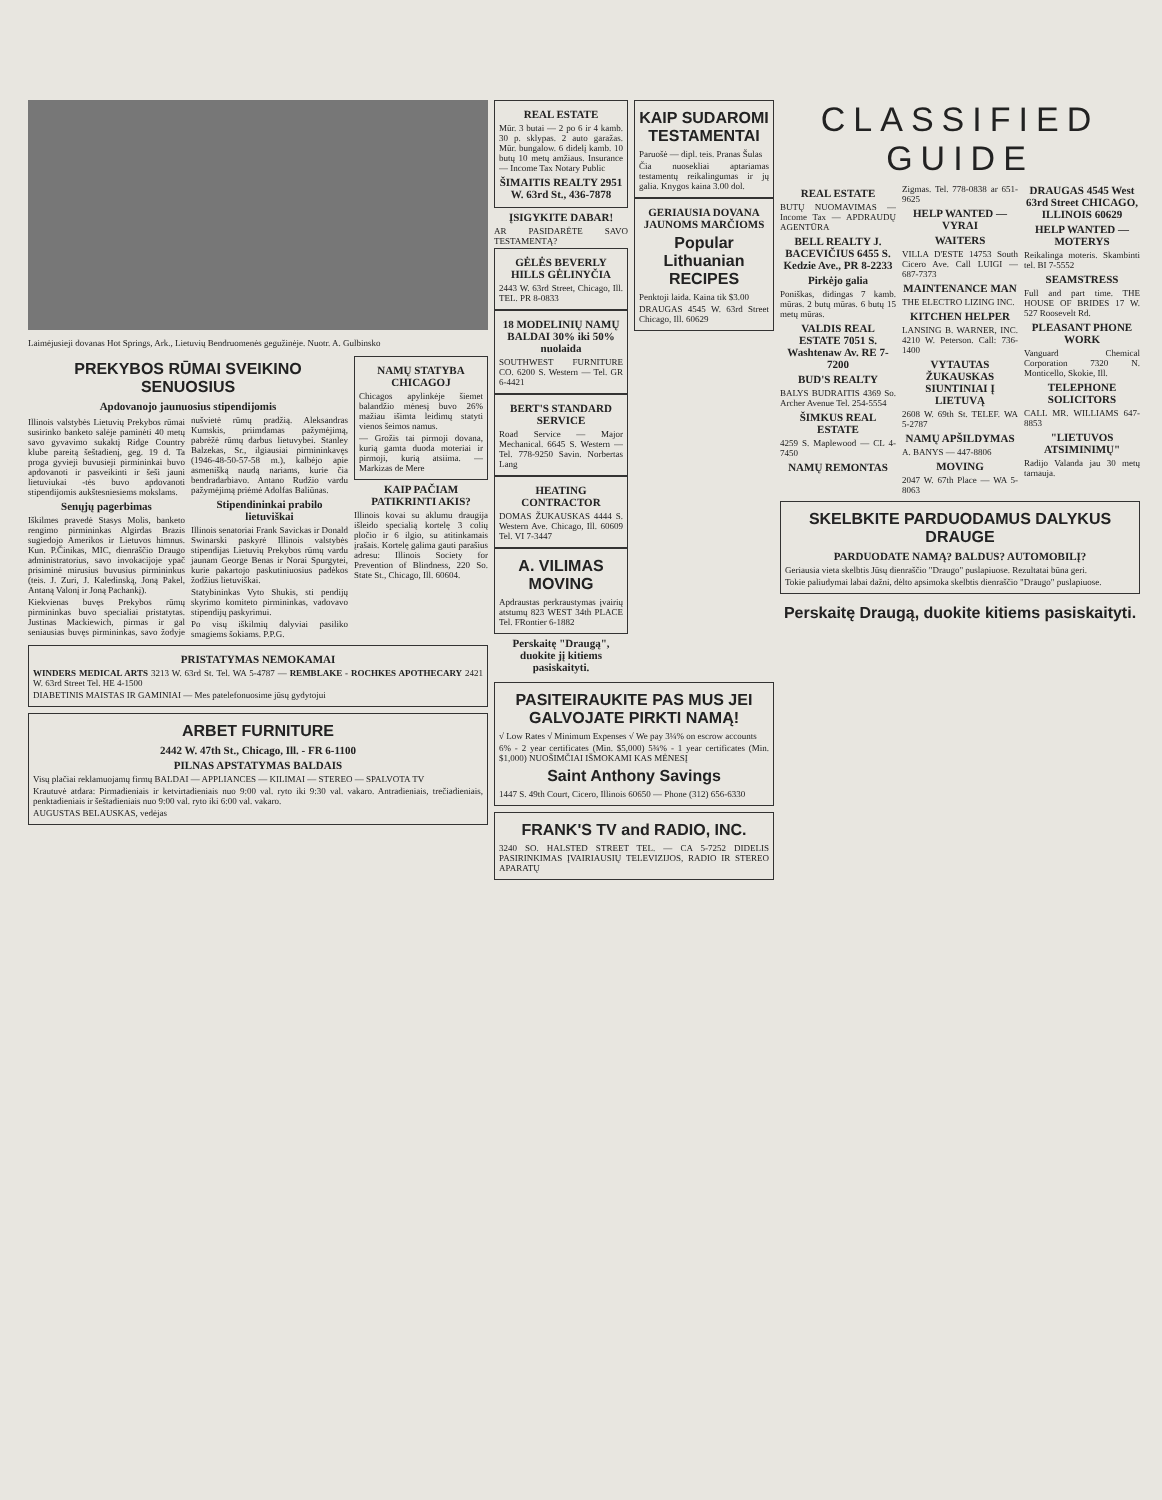Laimėjusieji dovanas Hot Springs, Ark., Lietuvių Bendruomenės gegužinėje. Nuotr. A. Gulbinsko
PREKYBOS RŪMAI SVEIKINO SENUOSIUS
Apdovanojo jaunuosius stipendijomis
Illinois valstybės Lietuvių Prekybos rūmai susirinko banketo salėje paminėti 40 metų savo gyvavimo sukaktį Ridge Country klube pareitą šeštadienį, geg. 19 d. Ta proga gyvieji buvusieji pirmininkai buvo apdovanoti ir pasveikinti ir šeši jauni lietuviukai -tės buvo apdovanoti stipendijomis aukštesniesiems mokslams.
Senųjų pagerbimas
Iškilmes pravedė Stasys Molis, banketo rengimo pirmininkas Algirdas Brazis sugiedojo Amerikos ir Lietuvos himnus. Kun. P.Činikas, MIC, dienraščio Draugo administratorius, savo invokacijoje ypač prisiminė mirusius buvusius pirmininkus (teis. J. Zuri, J. Kaledinską, Joną Pakel, Antaną Valonį ir Joną Pachankį).
Kiekvienas buvęs Prekybos rūmų pirmininkas buvo specialiai pristatytas. Justinas Mackiewich, pirmas ir gal seniausias buvęs pirmininkas, savo žodyje nušvietė rūmų pradžią. Aleksandras Kumskis, priimdamas pažymėjimą, pabrėžė rūmų darbus lietuvybei. Stanley Balzekas, Sr., ilgiausiai pirmininkavęs (1946-48-50-57-58 m.), kalbėjo apie asmenišką naudą nariams, kurie čia bendradarbiavo. Antano Rudžio vardu pažymėjimą priėmė Adolfas Baliūnas.
Stipendininkai prabilo lietuviškai
Illinois senatoriai Frank Savickas ir Donald Swinarski paskyrė Illinois valstybės stipendijas Lietuvių Prekybos rūmų vardu jaunam George Benas ir Norai Spurgytei, kurie pakartojo paskutiniuosius padėkos žodžius lietuviškai.
Statybininkas Vyto Shukis, sti pendijų skyrimo komiteto pirmininkas, vadovavo stipendijų paskyrimui.
Po visų iškilmių dalyviai pasiliko smagiems šokiams. P.P.G.
NAMŲ STATYBA CHICAGOJ
Chicagos apylinkėje šiemet balandžio mėnesį buvo 26% mažiau išimta leidimų statyti vienos šeimos namus.
— Grožis tai pirmoji dovana, kurią gamta duoda moteriai ir pirmoji, kurią atsiima. — Markizas de Mere
KAIP PAČIAM PATIKRINTI AKIS?
Illinois kovai su aklumu draugija išleido specialią kortelę 3 colių pločio ir 6 ilgio, su atitinkamais įrašais. Kortelę galima gauti parašius adresu: Illinois Society for Prevention of Blindness, 220 So. State St., Chicago, Ill. 60604.
PRISTATYMAS NEMOKAMAI
WINDERS MEDICAL ARTS 3213 W. 63rd St. Tel. WA 5-4787 — REMBLAKE - ROCHKES APOTHECARY 2421 W. 63rd Street Tel. HE 4-1500
DIABETINIS MAISTAS IR GAMINIAI — Mes patelefonuosime jūsų gydytojui
ARBET FURNITURE
2442 W. 47th St., Chicago, Ill. - FR 6-1100
PILNAS APSTATYMAS BALDAIS
Visų plačiai reklamuojamų firmų BALDAI — APPLIANCES — KILIMAI — STEREO — SPALVOTA TV
Krautuvė atdara: Pirmadieniais ir ketvirtadieniais nuo 9:00 val. ryto iki 9:30 val. vakaro. Antradieniais, trečiadieniais, penktadieniais ir šeštadieniais nuo 9:00 val. ryto iki 6:00 val. vakaro.
AUGUSTAS BELAUSKAS, vedėjas
REAL ESTATE
Mūr. 3 butai — 2 po 6 ir 4 kamb. 30 p. sklypas. 2 auto garažas. Mūr. bungalow. 6 didelį kamb. 10 butų 10 metų amžiaus. Insurance — Income Tax Notary Public
ŠIMAITIS REALTY 2951 W. 63rd St., 436-7878
ĮSIGYKITE DABAR!
AR PASIDARĖTE SAVO TESTAMENTĄ?
GĖLĖS BEVERLY HILLS GĖLINYČIA
2443 W. 63rd Street, Chicago, Ill. TEL. PR 8-0833
18 MODELINIŲ NAMŲ BALDAI 30% iki 50% nuolaida
SOUTHWEST FURNITURE CO. 6200 S. Western — Tel. GR 6-4421
BERT'S STANDARD SERVICE
Road Service — Major Mechanical. 6645 S. Western — Tel. 778-9250 Savin. Norbertas Lang
HEATING CONTRACTOR
DOMAS ŽUKAUSKAS 4444 S. Western Ave. Chicago, Ill. 60609 Tel. VI 7-3447
A. VILIMAS MOVING
Apdraustas perkraustymas įvairių atstumų 823 WEST 34th PLACE Tel. FRontier 6-1882
Perskaitę "Draugą", duokite jį kitiems pasiskaityti.
KAIP SUDAROMI TESTAMENTAI
Paruošė — dipl. teis. Pranas Šulas
Čia nuosekliai aptariamas testamentų reikalingumas ir jų galia. Knygos kaina 3.00 dol.
GERIAUSIA DOVANA JAUNOMS MARČIOMS
Popular Lithuanian RECIPES
Penktoji laida. Kaina tik $3.00
DRAUGAS 4545 W. 63rd Street Chicago, Ill. 60629
PASITEIRAUKITE PAS MUS JEI GALVOJATE PIRKTI NAMĄ!
√ Low Rates √ Minimum Expenses √ We pay 3¼% on escrow accounts
6% - 2 year certificates (Min. $5,000) 5¾% - 1 year certificates (Min. $1,000) NUOŠIMČIAI IŠMOKAMI KAS MĖNESĮ
Saint Anthony Savings
1447 S. 49th Court, Cicero, Illinois 60650 — Phone (312) 656-6330
FRANK'S TV and RADIO, INC.
3240 SO. HALSTED STREET TEL. — CA 5-7252 DIDELIS PASIRINKIMAS ĮVAIRIAUSIŲ TELEVIZIJOS, RADIO IR STEREO APARATŲ
CLASSIFIED GUIDE
REAL ESTATE
BUTŲ NUOMAVIMAS — Income Tax — APDRAUDŲ AGENTŪRA
BELL REALTY J. BACEVIČIUS 6455 S. Kedzie Ave., PR 8-2233
Pirkėjo galia
Poniškas, didingas 7 kamb. mūras. 2 butų mūras. 6 butų 15 metų mūras.
VALDIS REAL ESTATE 7051 S. Washtenaw Av. RE 7-7200
BUD'S REALTY
BALYS BUDRAITIS 4369 So. Archer Avenue Tel. 254-5554
ŠIMKUS REAL ESTATE
4259 S. Maplewood — CL 4-7450
NAMŲ REMONTAS
Zigmas. Tel. 778-0838 ar 651-9625
HELP WANTED — VYRAI
WAITERS
VILLA D'ESTE 14753 South Cicero Ave. Call LUIGI — 687-7373
MAINTENANCE MAN
THE ELECTRO LIZING INC.
KITCHEN HELPER
LANSING B. WARNER, INC. 4210 W. Peterson. Call: 736-1400
VYTAUTAS ŽUKAUSKAS SIUNTINIAI Į LIETUVĄ
2608 W. 69th St. TELEF. WA 5-2787
NAMŲ APŠILDYMAS
A. BANYS — 447-8806
MOVING
2047 W. 67th Place — WA 5-8063
DRAUGAS 4545 West 63rd Street CHICAGO, ILLINOIS 60629
HELP WANTED — MOTERYS
Reikalinga moteris. Skambinti tel. BI 7-5552
SEAMSTRESS
Full and part time. THE HOUSE OF BRIDES 17 W. 527 Roosevelt Rd.
PLEASANT PHONE WORK
Vanguard Chemical Corporation 7320 N. Monticello, Skokie, Ill.
TELEPHONE SOLICITORS
CALL MR. WILLIAMS 647-8853
"LIETUVOS ATSIMINIMŲ"
Radijo Valanda jau 30 metų tarnauja.
SKELBKITE PARDUODAMUS DALYKUS DRAUGE
PARDUODATE NAMĄ? BALDUS? AUTOMOBILĮ?
Geriausia vieta skelbtis Jūsų dienraščio "Draugo" puslapiuose. Rezultatai būna geri.
Tokie paliudymai labai dažni, dėlto apsimoka skelbtis dienraščio "Draugo" puslapiuose.
Perskaitę Draugą, duokite kitiems pasiskaityti.